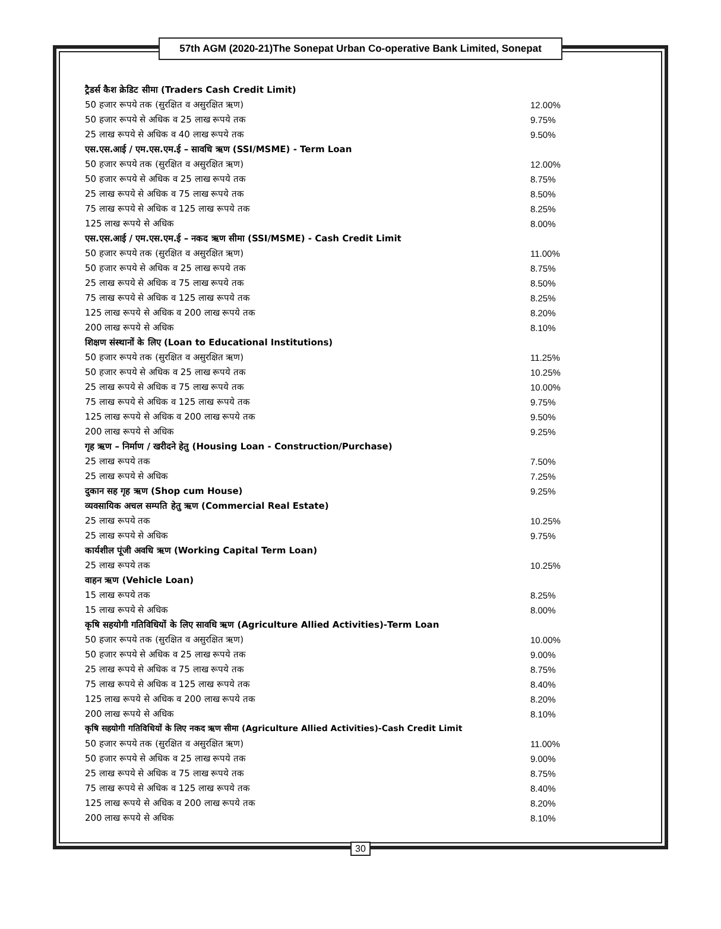57th AGM (2020-21)The Sonepat Urban Co-operative Bank Limited, Sonepat
| ट्रैडर्स कैश क्रेडिट सीमा (Traders Cash Credit Limit) | |
| 50 हजार रूपये तक (सुरक्षित व असुरक्षित ऋण) | 12.00% |
| 50 हजार रूपये से अधिक व 25 लाख रूपये तक | 9.75% |
| 25 लाख रूपये से अधिक व 40 लाख रूपये तक | 9.50% |
| एस.एस.आई / एम.एस.एम.ई – सावधि ऋण (SSI/MSME) - Term Loan | |
| 50 हजार रूपये तक (सुरक्षित व असुरक्षित ऋण) | 12.00% |
| 50 हजार रूपये से अधिक व 25 लाख रूपये तक | 8.75% |
| 25 लाख रूपये से अधिक व 75 लाख रूपये तक | 8.50% |
| 75 लाख रूपये से अधिक व 125 लाख रूपये तक | 8.25% |
| 125 लाख रूपये से अधिक | 8.00% |
| एस.एस.आई / एम.एस.एम.ई – नकद ऋण सीमा (SSI/MSME) - Cash Credit Limit | |
| 50 हजार रूपये तक (सुरक्षित व असुरक्षित ऋण) | 11.00% |
| 50 हजार रूपये से अधिक व 25 लाख रूपये तक | 8.75% |
| 25 लाख रूपये से अधिक व 75 लाख रूपये तक | 8.50% |
| 75 लाख रूपये से अधिक व 125 लाख रूपये तक | 8.25% |
| 125 लाख रूपये से अधिक व 200 लाख रूपये तक | 8.20% |
| 200 लाख रूपये से अधिक | 8.10% |
| शिक्षण संस्थानों के लिए (Loan to Educational Institutions) | |
| 50 हजार रूपये तक (सुरक्षित व असुरक्षित ऋण) | 11.25% |
| 50 हजार रूपये से अधिक व 25 लाख रूपये तक | 10.25% |
| 25 लाख रूपये से अधिक व 75 लाख रूपये तक | 10.00% |
| 75 लाख रूपये से अधिक व 125 लाख रूपये तक | 9.75% |
| 125 लाख रूपये से अधिक व 200 लाख रूपये तक | 9.50% |
| 200 लाख रूपये से अधिक | 9.25% |
| गृह ऋण – निर्माण / खरीदने हेतु (Housing Loan - Construction/Purchase) | |
| 25 लाख रूपये तक | 7.50% |
| 25 लाख रूपये से अधिक | 7.25% |
| दुकान सह गृह ऋण (Shop cum House) | 9.25% |
| व्यवसायिक अचल सम्पति हेतु ऋण (Commercial Real Estate) | |
| 25 लाख रूपये तक | 10.25% |
| 25 लाख रूपये से अधिक | 9.75% |
| कार्यशील पूंजी अवधि ऋण (Working Capital Term Loan) | |
| 25 लाख रूपये तक | 10.25% |
| वाहन ऋण (Vehicle Loan) | |
| 15 लाख रूपये तक | 8.25% |
| 15 लाख रूपये से अधिक | 8.00% |
| कृषि सहयोगी गतिविधियों के लिए सावधि ऋण (Agriculture Allied Activities)-Term Loan | |
| 50 हजार रूपये तक (सुरक्षित व असुरक्षित ऋण) | 10.00% |
| 50 हजार रूपये से अधिक व 25 लाख रूपये तक | 9.00% |
| 25 लाख रूपये से अधिक व 75 लाख रूपये तक | 8.75% |
| 75 लाख रूपये से अधिक व 125 लाख रूपये तक | 8.40% |
| 125 लाख रूपये से अधिक व 200 लाख रूपये तक | 8.20% |
| 200 लाख रूपये से अधिक | 8.10% |
| कृषि सहयोगी गतिविधियों के लिए नकद ऋण सीमा (Agriculture Allied Activities)-Cash Credit Limit | |
| 50 हजार रूपये तक (सुरक्षित व असुरक्षित ऋण) | 11.00% |
| 50 हजार रूपये से अधिक व 25 लाख रूपये तक | 9.00% |
| 25 लाख रूपये से अधिक व 75 लाख रूपये तक | 8.75% |
| 75 लाख रूपये से अधिक व 125 लाख रूपये तक | 8.40% |
| 125 लाख रूपये से अधिक व 200 लाख रूपये तक | 8.20% |
| 200 लाख रूपये से अधिक | 8.10% |
30